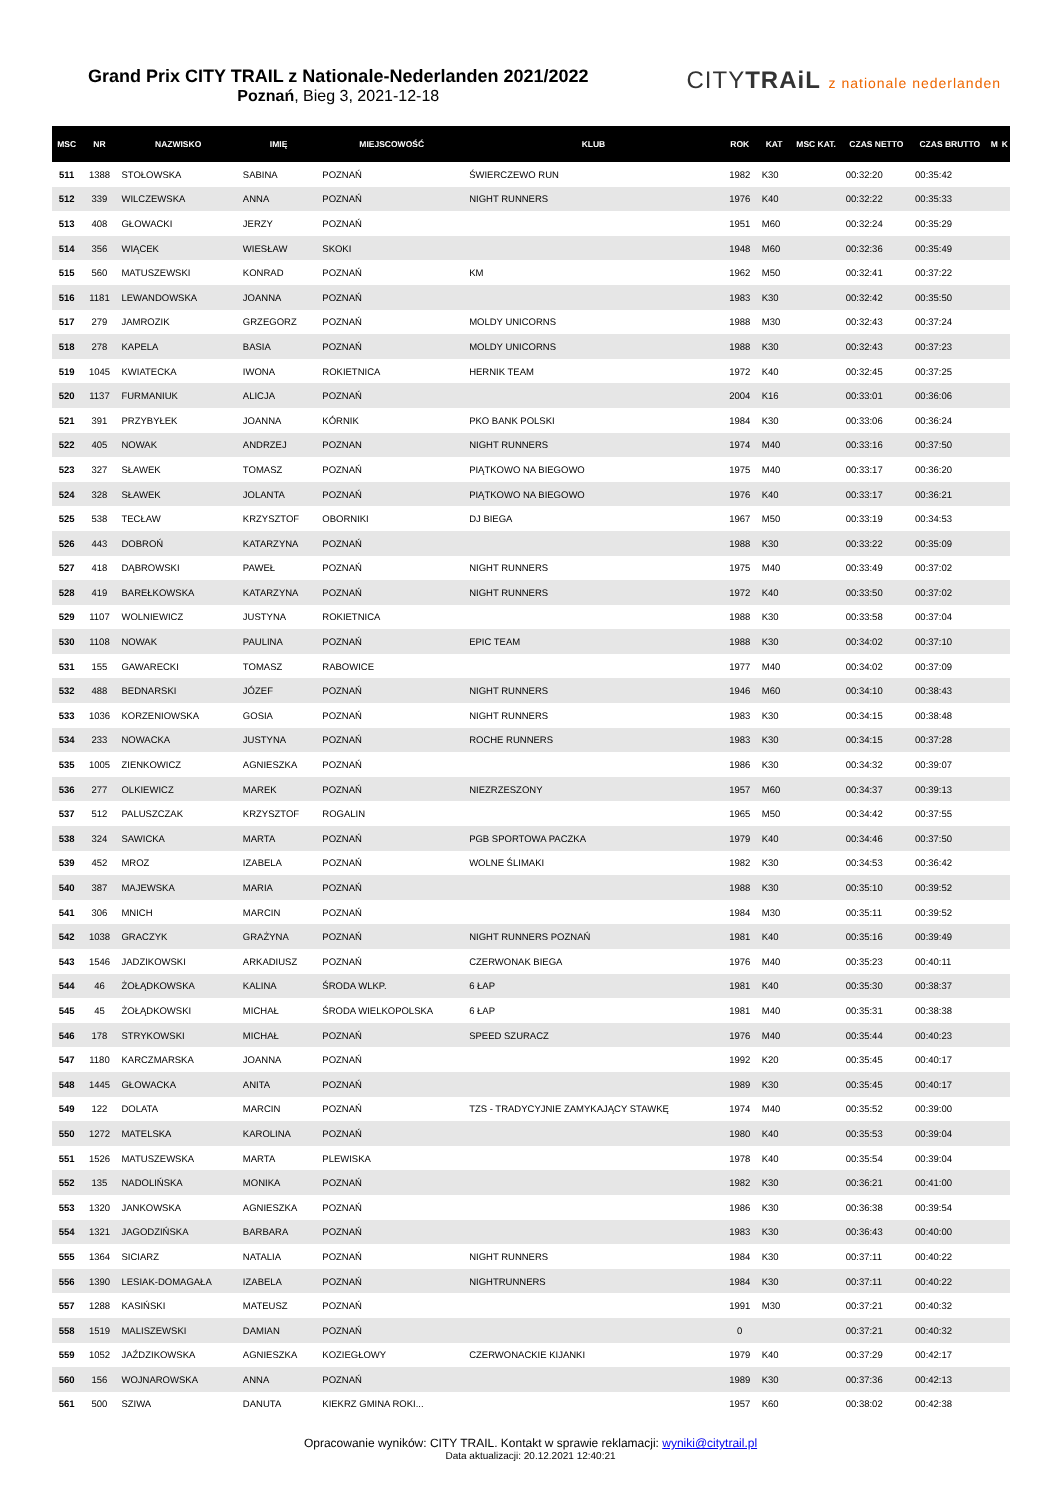Grand Prix CITY TRAIL z Nationale-Nederlanden 2021/2022
Poznań, Bieg 3, 2021-12-18
CITYTRAiL z nationale nederlanden
| MSC | NR | NAZWISKO | IMIĘ | MIEJSCOWOŚĆ | KLUB | ROK | KAT | MSC KAT. | CZAS NETTO | CZAS BRUTTO | M | K |
| --- | --- | --- | --- | --- | --- | --- | --- | --- | --- | --- | --- | --- |
| 511 | 1388 | STOŁOWSKA | SABINA | POZNAŃ | ŚWIERCZEWO RUN | 1982 | K30 | | 00:32:20 | 00:35:42 | | |
| 512 | 339 | WILCZEWSKA | ANNA | POZNAŃ | NIGHT RUNNERS | 1976 | K40 | | 00:32:22 | 00:35:33 | | |
| 513 | 408 | GŁOWACKI | JERZY | POZNAŃ | | 1951 | M60 | | 00:32:24 | 00:35:29 | | |
| 514 | 356 | WIĄCEK | WIESŁAW | SKOKI | | 1948 | M60 | | 00:32:36 | 00:35:49 | | |
| 515 | 560 | MATUSZEWSKI | KONRAD | POZNAŃ | KM | 1962 | M50 | | 00:32:41 | 00:37:22 | | |
| 516 | 1181 | LEWANDOWSKA | JOANNA | POZNAŃ | | 1983 | K30 | | 00:32:42 | 00:35:50 | | |
| 517 | 279 | JAMROZIK | GRZEGORZ | POZNAŃ | MOLDY UNICORNS | 1988 | M30 | | 00:32:43 | 00:37:24 | | |
| 518 | 278 | KAPELA | BASIA | POZNAŃ | MOLDY UNICORNS | 1988 | K30 | | 00:32:43 | 00:37:23 | | |
| 519 | 1045 | KWIATECKA | IWONA | ROKIETNICA | HERNIK TEAM | 1972 | K40 | | 00:32:45 | 00:37:25 | | |
| 520 | 1137 | FURMANIUK | ALICJA | POZNAŃ | | 2004 | K16 | | 00:33:01 | 00:36:06 | | |
| 521 | 391 | PRZYBYŁEK | JOANNA | KÓRNIK | PKO BANK POLSKI | 1984 | K30 | | 00:33:06 | 00:36:24 | | |
| 522 | 405 | NOWAK | ANDRZEJ | POZNAN | NIGHT RUNNERS | 1974 | M40 | | 00:33:16 | 00:37:50 | | |
| 523 | 327 | SŁAWEK | TOMASZ | POZNAŃ | PIĄTKOWO NA BIEGOWO | 1975 | M40 | | 00:33:17 | 00:36:20 | | |
| 524 | 328 | SŁAWEK | JOLANTA | POZNAŃ | PIĄTKOWO NA BIEGOWO | 1976 | K40 | | 00:33:17 | 00:36:21 | | |
| 525 | 538 | TECŁAW | KRZYSZTOF | OBORNIKI | DJ BIEGA | 1967 | M50 | | 00:33:19 | 00:34:53 | | |
| 526 | 443 | DOBROŃ | KATARZYNA | POZNAŃ | | 1988 | K30 | | 00:33:22 | 00:35:09 | | |
| 527 | 418 | DĄBROWSKI | PAWEŁ | POZNAŃ | NIGHT RUNNERS | 1975 | M40 | | 00:33:49 | 00:37:02 | | |
| 528 | 419 | BAREŁKOWSKA | KATARZYNA | POZNAŃ | NIGHT RUNNERS | 1972 | K40 | | 00:33:50 | 00:37:02 | | |
| 529 | 1107 | WOLNIEWICZ | JUSTYNA | ROKIETNICA | | 1988 | K30 | | 00:33:58 | 00:37:04 | | |
| 530 | 1108 | NOWAK | PAULINA | POZNAŃ | EPIC TEAM | 1988 | K30 | | 00:34:02 | 00:37:10 | | |
| 531 | 155 | GAWARECKI | TOMASZ | RABOWICE | | 1977 | M40 | | 00:34:02 | 00:37:09 | | |
| 532 | 488 | BEDNARSKI | JÓZEF | POZNAŃ | NIGHT RUNNERS | 1946 | M60 | | 00:34:10 | 00:38:43 | | |
| 533 | 1036 | KORZENIOWSKA | GOSIA | POZNAŃ | NIGHT RUNNERS | 1983 | K30 | | 00:34:15 | 00:38:48 | | |
| 534 | 233 | NOWACKA | JUSTYNA | POZNAŃ | ROCHE RUNNERS | 1983 | K30 | | 00:34:15 | 00:37:28 | | |
| 535 | 1005 | ZIENKOWICZ | AGNIESZKA | POZNAŃ | | 1986 | K30 | | 00:34:32 | 00:39:07 | | |
| 536 | 277 | OLKIEWICZ | MAREK | POZNAŃ | NIEZRZESZONY | 1957 | M60 | | 00:34:37 | 00:39:13 | | |
| 537 | 512 | PALUSZCZAK | KRZYSZTOF | ROGALIN | | 1965 | M50 | | 00:34:42 | 00:37:55 | | |
| 538 | 324 | SAWICKA | MARTA | POZNAŃ | PGB SPORTOWA PACZKA | 1979 | K40 | | 00:34:46 | 00:37:50 | | |
| 539 | 452 | MROZ | IZABELA | POZNAŃ | WOLNE ŚLIMAKI | 1982 | K30 | | 00:34:53 | 00:36:42 | | |
| 540 | 387 | MAJEWSKA | MARIA | POZNAŃ | | 1988 | K30 | | 00:35:10 | 00:39:52 | | |
| 541 | 306 | MNICH | MARCIN | POZNAŃ | | 1984 | M30 | | 00:35:11 | 00:39:52 | | |
| 542 | 1038 | GRACZYK | GRAŻYNA | POZNAŃ | NIGHT RUNNERS POZNAŃ | 1981 | K40 | | 00:35:16 | 00:39:49 | | |
| 543 | 1546 | JADZIKOWSKI | ARKADIUSZ | POZNAŃ | CZERWONAK BIEGA | 1976 | M40 | | 00:35:23 | 00:40:11 | | |
| 544 | 46 | ŻOŁĄDKOWSKA | KALINA | ŚRODA WLKP. | 6 ŁAP | 1981 | K40 | | 00:35:30 | 00:38:37 | | |
| 545 | 45 | ŻOŁĄDKOWSKI | MICHAŁ | ŚRODA WIELKOPOLSKA | 6 ŁAP | 1981 | M40 | | 00:35:31 | 00:38:38 | | |
| 546 | 178 | STRYKOWSKI | MICHAŁ | POZNAŃ | SPEED SZURACZ | 1976 | M40 | | 00:35:44 | 00:40:23 | | |
| 547 | 1180 | KARCZMARSKA | JOANNA | POZNAŃ | | 1992 | K20 | | 00:35:45 | 00:40:17 | | |
| 548 | 1445 | GŁOWACKA | ANITA | POZNAŃ | | 1989 | K30 | | 00:35:45 | 00:40:17 | | |
| 549 | 122 | DOLATA | MARCIN | POZNAŃ | TZS - TRADYCYJNIE ZAMYKAJĄCY STAWKĘ | 1974 | M40 | | 00:35:52 | 00:39:00 | | |
| 550 | 1272 | MATELSKA | KAROLINA | POZNAŃ | | 1980 | K40 | | 00:35:53 | 00:39:04 | | |
| 551 | 1526 | MATUSZEWSKA | MARTA | PLEWISKA | | 1978 | K40 | | 00:35:54 | 00:39:04 | | |
| 552 | 135 | NADOLIŃSKA | MONIKA | POZNAŃ | | 1982 | K30 | | 00:36:21 | 00:41:00 | | |
| 553 | 1320 | JANKOWSKA | AGNIESZKA | POZNAŃ | | 1986 | K30 | | 00:36:38 | 00:39:54 | | |
| 554 | 1321 | JAGODZIŃSKA | BARBARA | POZNAŃ | | 1983 | K30 | | 00:36:43 | 00:40:00 | | |
| 555 | 1364 | SICIARZ | NATALIA | POZNAŃ | NIGHT RUNNERS | 1984 | K30 | | 00:37:11 | 00:40:22 | | |
| 556 | 1390 | LESIAK-DOMAGAŁA | IZABELA | POZNAŃ | NIGHTRUNNERS | 1984 | K30 | | 00:37:11 | 00:40:22 | | |
| 557 | 1288 | KASIŃSKI | MATEUSZ | POZNAŃ | | 1991 | M30 | | 00:37:21 | 00:40:32 | | |
| 558 | 1519 | MALISZEWSKI | DAMIAN | POZNAŃ | | 0 | | | 00:37:21 | 00:40:32 | | |
| 559 | 1052 | JAŹDZIKOWSKA | AGNIESZKA | KOZIEGŁOWY | CZERWONACKIE KIJANKI | 1979 | K40 | | 00:37:29 | 00:42:17 | | |
| 560 | 156 | WOJNAROWSKA | ANNA | POZNAŃ | | 1989 | K30 | | 00:37:36 | 00:42:13 | | |
| 561 | 500 | SZIWA | DANUTA | KIEKRZ GMINA ROKI... | | 1957 | K60 | | 00:38:02 | 00:42:38 | | |
Opracowanie wyników: CITY TRAIL. Kontakt w sprawie reklamacji: wyniki@citytrail.pl
Data aktualizacji: 20.12.2021 12:40:21